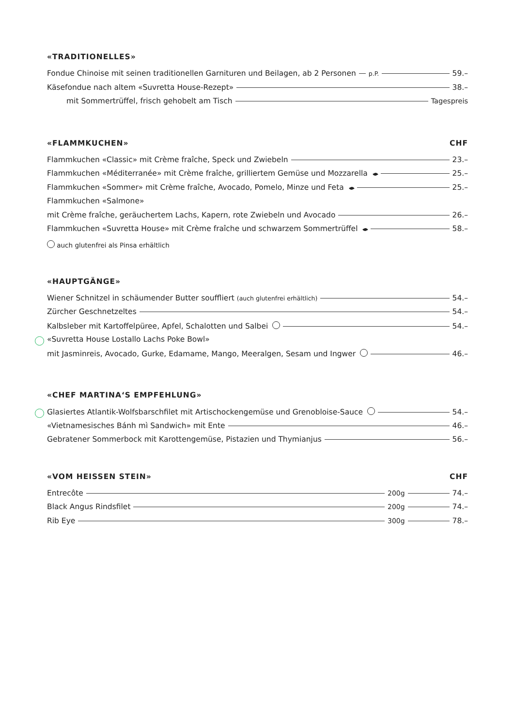«TRADITIONELLES»
Fondue Chinoise mit seinen traditionellen Garnituren und Beilagen, ab 2 Personen p.P. 59.–
Käsefondue nach altem «Suvretta House-Rezept» 38.–
mit Sommertrüffel, frisch gehobelt am Tisch Tagespreis
«FLAMMKUCHEN» CHF
Flammkuchen «Classic» mit Crème fraîche, Speck und Zwiebeln 23.–
Flammkuchen «Méditerranée» mit Crème fraîche, grilliertem Gemüse und Mozzarella 25.–
Flammkuchen «Sommer» mit Crème fraîche, Avocado, Pomelo, Minze und Feta 25.–
Flammkuchen «Salmone»
mit Crème fraîche, geräuchertem Lachs, Kapern, rote Zwiebeln und Avocado 26.–
Flammkuchen «Suvretta House» mit Crème fraîche und schwarzem Sommertrüffel 58.–
auch glutenfrei als Pinsa erhältlich
«HAUPTGÄNGE»
Wiener Schnitzel in schäumender Butter souffliert (auch glutenfrei erhältlich) 54.–
Zürcher Geschnetzeltes 54.–
Kalbsleber mit Kartoffelpüree, Apfel, Schalotten und Salbei 54.–
«Suvretta House Lostallo Lachs Poke Bowl»
mit Jasminreis, Avocado, Gurke, Edamame, Mango, Meeralgen, Sesam und Ingwer 46.–
«CHEF MARTINA‘S EMPFEHLUNG»
Glasiertes Atlantik-Wolfsbarschfilet mit Artischockengemüse und Grenobloise-Sauce 54.–
«Vietnamesisches Bánh mì Sandwich» mit Ente 46.–
Gebratener Sommerbock mit Karottengemüse, Pistazien und Thymianjus 56.–
«VOM HEISSEN STEIN» CHF
Entrecôte 200g 74.–
Black Angus Rindsfilet 200g 74.–
Rib Eye 300g 78.–